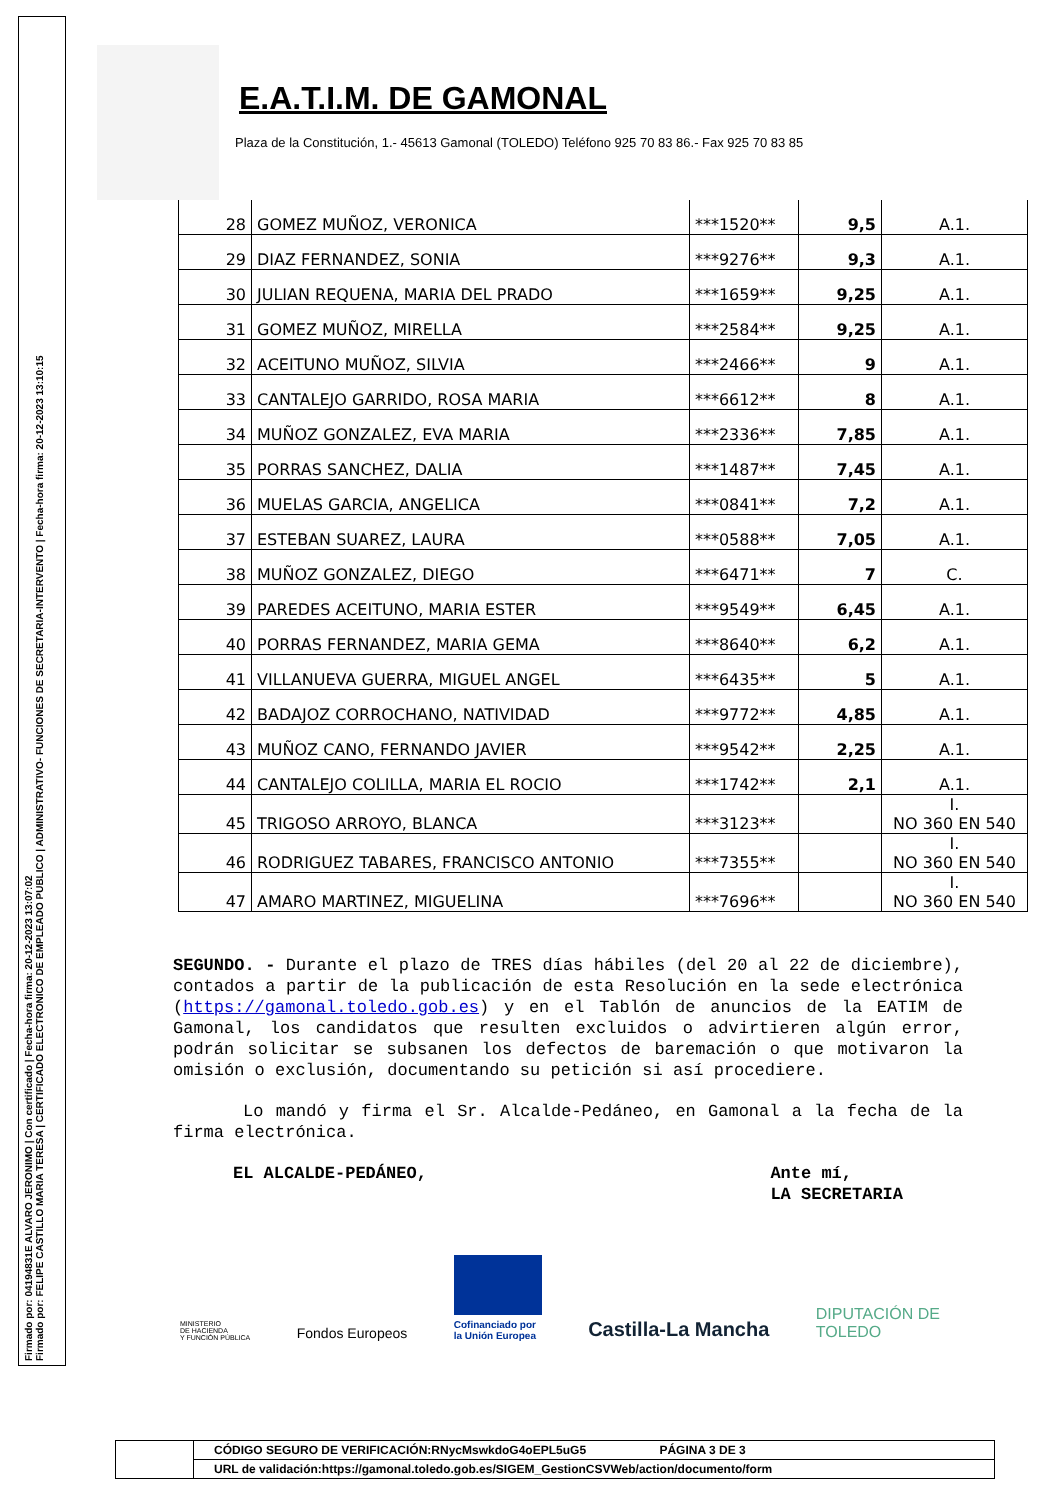Firmado por: 04194831E ALVARO JERONIMO | Con certificado | Fecha-hora firma: 20-12-2023 13:07:02
Firmado por: FELIPE CASTILLO MARIA TERESA | CERTIFICADO ELECTRONICO DE EMPLEADO PUBLICO | ADMINISTRATIVO- FUNCIONES DE SECRETARIA-INTERVENTO | Fecha-hora firma: 20-12-2023 13:10:15
E.A.T.I.M. DE GAMONAL
Plaza de la Constitución, 1.- 45613 Gamonal (TOLEDO) Teléfono 925 70 83 86.- Fax 925 70 83 85
| 28 | GOMEZ MUÑOZ, VERONICA | ***1520** | 9,5 | A.1. |
| 29 | DIAZ FERNANDEZ, SONIA | ***9276** | 9,3 | A.1. |
| 30 | JULIAN REQUENA, MARIA DEL PRADO | ***1659** | 9,25 | A.1. |
| 31 | GOMEZ MUÑOZ, MIRELLA | ***2584** | 9,25 | A.1. |
| 32 | ACEITUNO MUÑOZ, SILVIA | ***2466** | 9 | A.1. |
| 33 | CANTALEJO GARRIDO, ROSA MARIA | ***6612** | 8 | A.1. |
| 34 | MUÑOZ GONZALEZ, EVA MARIA | ***2336** | 7,85 | A.1. |
| 35 | PORRAS SANCHEZ, DALIA | ***1487** | 7,45 | A.1. |
| 36 | MUELAS GARCIA, ANGELICA | ***0841** | 7,2 | A.1. |
| 37 | ESTEBAN SUAREZ, LAURA | ***0588** | 7,05 | A.1. |
| 38 | MUÑOZ GONZALEZ, DIEGO | ***6471** | 7 | C. |
| 39 | PAREDES ACEITUNO, MARIA ESTER | ***9549** | 6,45 | A.1. |
| 40 | PORRAS FERNANDEZ, MARIA GEMA | ***8640** | 6,2 | A.1. |
| 41 | VILLANUEVA GUERRA, MIGUEL ANGEL | ***6435** | 5 | A.1. |
| 42 | BADAJOZ CORROCHANO, NATIVIDAD | ***9772** | 4,85 | A.1. |
| 43 | MUÑOZ CANO, FERNANDO JAVIER | ***9542** | 2,25 | A.1. |
| 44 | CANTALEJO COLILLA, MARIA EL ROCIO | ***1742** | 2,1 | A.1. |
| 45 | TRIGOSO ARROYO, BLANCA | ***3123** | | I. NO 360 EN 540 |
| 46 | RODRIGUEZ TABARES, FRANCISCO ANTONIO | ***7355** | | I. NO 360 EN 540 |
| 47 | AMARO MARTINEZ, MIGUELINA | ***7696** | | I. NO 360 EN 540 |
SEGUNDO. - Durante el plazo de TRES días hábiles (del 20 al 22 de diciembre), contados a partir de la publicación de esta Resolución en la sede electrónica (https://gamonal.toledo.gob.es) y en el Tablón de anuncios de la EATIM de Gamonal, los candidatos que resulten excluidos o advirtieren algún error, podrán solicitar se subsanen los defectos de baremación o que motivaron la omisión o exclusión, documentando su petición si así procediere.
Lo mandó y firma el Sr. Alcalde-Pedáneo, en Gamonal a la fecha de la firma electrónica.
EL ALCALDE-PEDÁNEO, Ante mí,
LA SECRETARIA
MINISTERIO
DE HACIENDA
Y FUNCIÓN PÚBLICA Fondos Europeos Cofinanciado por
la Unión Europea Castilla-La Mancha DIPUTACIÓN DE
TOLEDO
CÓDIGO SEGURO DE VERIFICACIÓN:RNycMswkdoG4oEPL5uG5 PÁGINA 3 DE 3
URL de validación:https://gamonal.toledo.gob.es/SIGEM_GestionCSVWeb/action/documento/form